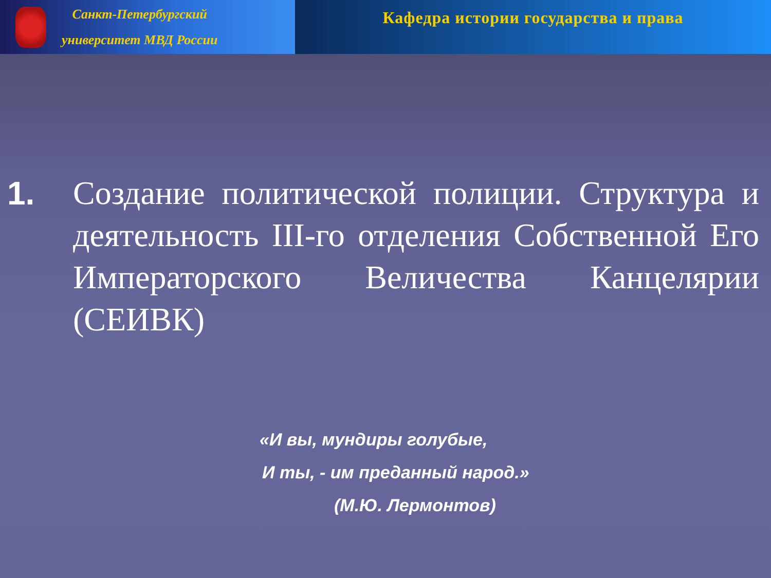Санкт-Петербургский
университет МВД России
Кафедра истории государства и права
1. Создание политической полиции. Структура и деятельность III-го отделения Собственной Его Императорского Величества Канцелярии (СЕИВК)
«И вы, мундиры голубые,
И ты, - им преданный народ.»
(М.Ю. Лермонтов)